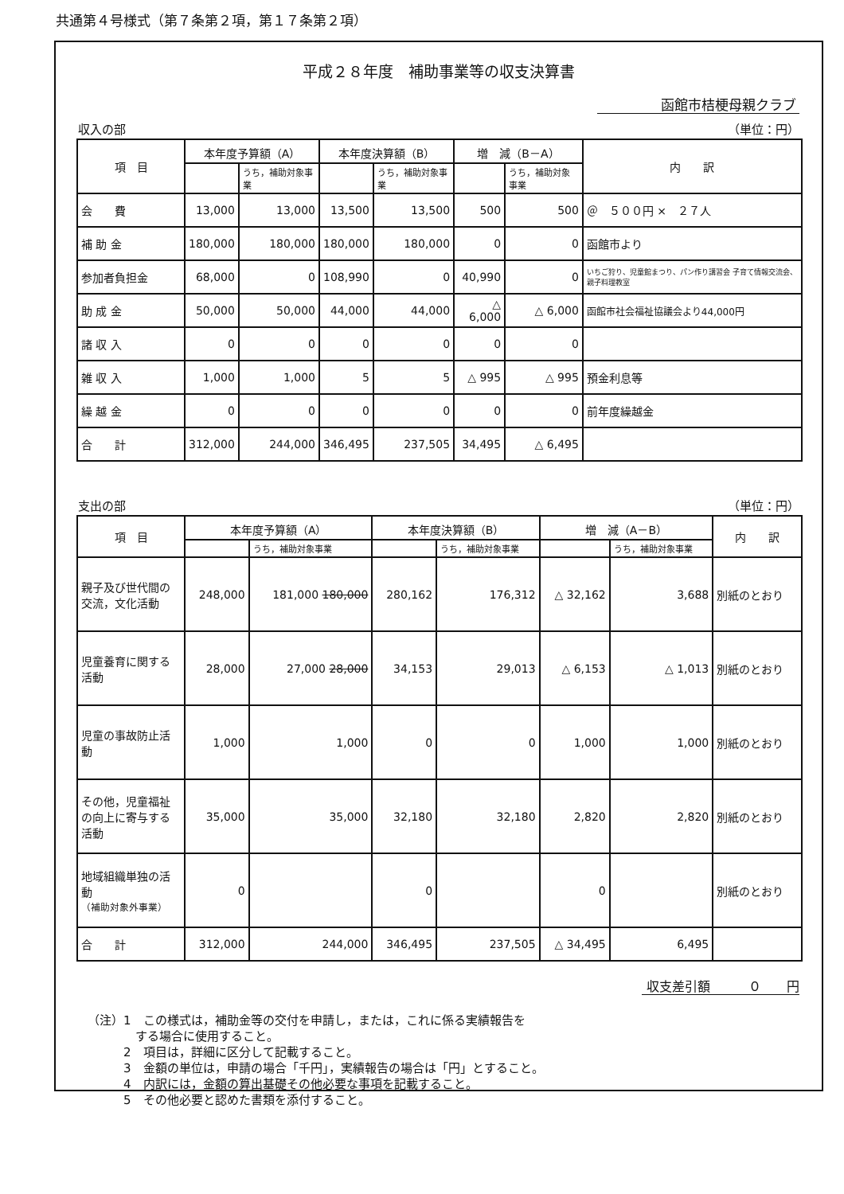共通第４号様式（第７条第２項，第１７条第２項）
平成２８年度　補助事業等の収支決算書
函館市桔梗母親クラブ
収入の部 （単位：円）
| 項 目 | 本年度予算額（A） | | 本年度決算額（B） | | 増 減（B－A） | | 内 訳 |
| --- | --- | --- | --- | --- | --- | --- | --- |
| | | うち，補助対象事業 | | うち，補助対象事業 | | うち，補助対象事業 | |
| 会 費 | 13,000 | 13,000 | 13,500 | 13,500 | 500 | 500 | ＠ ５００円 × ２７人 |
| 補 助 金 | 180,000 | 180,000 | 180,000 | 180,000 | 0 | 0 | 函館市より |
| 参加者負担金 | 68,000 | 0 | 108,990 | 0 | 40,990 | 0 | いちご狩り、児童館まつり、パン作り講習会 子育て情報交流会、親子料理教室 |
| 助 成 金 | 50,000 | 50,000 | 44,000 | 44,000 | △ 6,000 | △ 6,000 | 函館市社会福祉協議会より44,000円 |
| 諸 収 入 | 0 | 0 | 0 | 0 | 0 | 0 | |
| 雑 収 入 | 1,000 | 1,000 | 5 | 5 | △ 995 | △ 995 | 預金利息等 |
| 繰 越 金 | 0 | 0 | 0 | 0 | 0 | 0 | 前年度繰越金 |
| 合 計 | 312,000 | 244,000 | 346,495 | 237,505 | 34,495 | △ 6,495 | |
支出の部 （単位：円）
| 項 目 | 本年度予算額（A） | | 本年度決算額（B） | | 増 減（A－B） | | 内 訳 |
| --- | --- | --- | --- | --- | --- | --- | --- |
| | | うち，補助対象事業 | | うち，補助対象事業 | | うち，補助対象事業 | |
| 親子及び世代間の交流，文化活動 | 248,000 | 181,000 180,000 | 280,162 | 176,312 | △ 32,162 | 3,688 | 別紙のとおり |
| 児童養育に関する活動 | 28,000 | 27,000 28,000 | 34,153 | 29,013 | △ 6,153 | △ 1,013 | 別紙のとおり |
| 児童の事故防止活動 | 1,000 | 1,000 | 0 | 0 | 1,000 | 1,000 | 別紙のとおり |
| その他，児童福祉の向上に寄与する活動 | 35,000 | 35,000 | 32,180 | 32,180 | 2,820 | 2,820 | 別紙のとおり |
| 地域組織単独の活動 （補助対象外事業） | 0 | | 0 | | 0 | | 別紙のとおり |
| 合 計 | 312,000 | 244,000 | 346,495 | 237,505 | △ 34,495 | 6,495 | |
収支差引額　　　０　　円
（注）1　この様式は，補助金等の交付を申請し，または，これに係る実績報告を
　　　　する場合に使用すること。
　　　2　項目は，詳細に区分して記載すること。
　　　3　金額の単位は，申請の場合「千円」，実績報告の場合は「円」とすること。
　　　4　内訳には，金額の算出基礎その他必要な事項を記載すること。
　　　5　その他必要と認めた書類を添付すること。